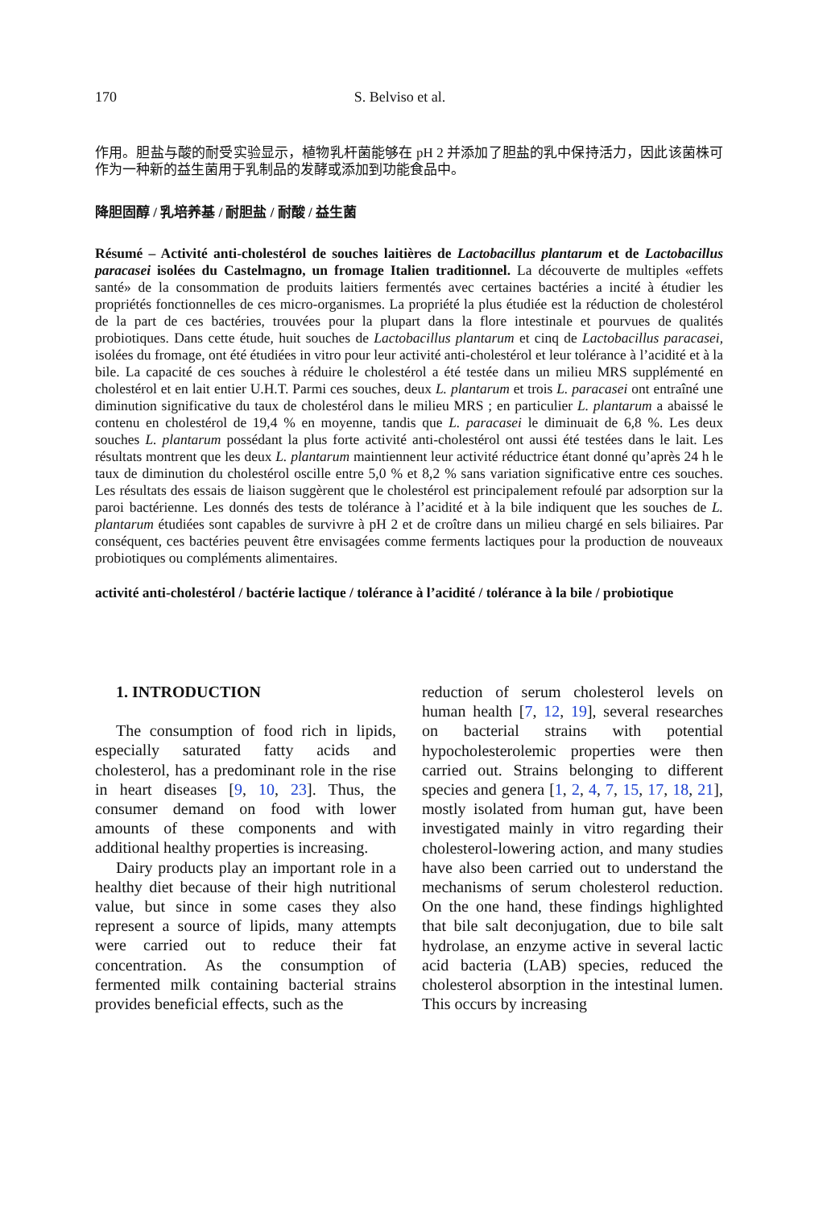170 S. Belviso et al.
作用。胆盐与酸的耐受实验显示，植物乳杆菌能够在 pH 2 并添加了胆盐的乳中保持活力，因此该菌株可作为一种新的益生菌用于乳制品的发酵或添加到功能食品中。
降胆固醇 / 乳培养基 / 耐胆盐 / 耐酸 / 益生菌
Résumé – Activité anti-cholestérol de souches laitières de Lactobacillus plantarum et de Lactobacillus paracasei isolées du Castelmagno, un fromage Italien traditionnel. La découverte de multiples «effets santé» de la consommation de produits laitiers fermentés avec certaines bactéries a incité à étudier les propriétés fonctionnelles de ces micro-organismes. La propriété la plus étudiée est la réduction de cholestérol de la part de ces bactéries, trouvées pour la plupart dans la flore intestinale et pourvues de qualités probiotiques. Dans cette étude, huit souches de Lactobacillus plantarum et cinq de Lactobacillus paracasei, isolées du fromage, ont été étudiées in vitro pour leur activité anti-cholestérol et leur tolérance à l’acidité et à la bile. La capacité de ces souches à réduire le cholestérol a été testée dans un milieu MRS supplémenté en cholestérol et en lait entier U.H.T. Parmi ces souches, deux L. plantarum et trois L. paracasei ont entraîné une diminution significative du taux de cholestérol dans le milieu MRS ; en particulier L. plantarum a abaissé le contenu en cholestérol de 19,4 % en moyenne, tandis que L. paracasei le diminuait de 6,8 %. Les deux souches L. plantarum possédant la plus forte activité anti-cholestérol ont aussi été testées dans le lait. Les résultats montrent que les deux L. plantarum maintiennent leur activité réductrice étant donné qu’après 24 h le taux de diminution du cholestérol oscille entre 5,0 % et 8,2 % sans variation significative entre ces souches. Les résultats des essais de liaison suggèrent que le cholestérol est principalement refoulé par adsorption sur la paroi bactérienne. Les donnés des tests de tolérance à l’acidité et à la bile indiquent que les souches de L. plantarum étudiées sont capables de survivre à pH 2 et de croître dans un milieu chargé en sels biliaires. Par conséquent, ces bactéries peuvent être envisagées comme ferments lactiques pour la production de nouveaux probiotiques ou compléments alimentaires.
activité anti-cholestérol / bactérie lactique / tolérance à l’acidité / tolérance à la bile / probiotique
1. INTRODUCTION
The consumption of food rich in lipids, especially saturated fatty acids and cholesterol, has a predominant role in the rise in heart diseases [9, 10, 23]. Thus, the consumer demand on food with lower amounts of these components and with additional healthy properties is increasing.
Dairy products play an important role in a healthy diet because of their high nutritional value, but since in some cases they also represent a source of lipids, many attempts were carried out to reduce their fat concentration. As the consumption of fermented milk containing bacterial strains provides beneficial effects, such as the
reduction of serum cholesterol levels on human health [7, 12, 19], several researches on bacterial strains with potential hypocholesterolemic properties were then carried out. Strains belonging to different species and genera [1, 2, 4, 7, 15, 17, 18, 21], mostly isolated from human gut, have been investigated mainly in vitro regarding their cholesterol-lowering action, and many studies have also been carried out to understand the mechanisms of serum cholesterol reduction. On the one hand, these findings highlighted that bile salt deconjugation, due to bile salt hydrolase, an enzyme active in several lactic acid bacteria (LAB) species, reduced the cholesterol absorption in the intestinal lumen. This occurs by increasing